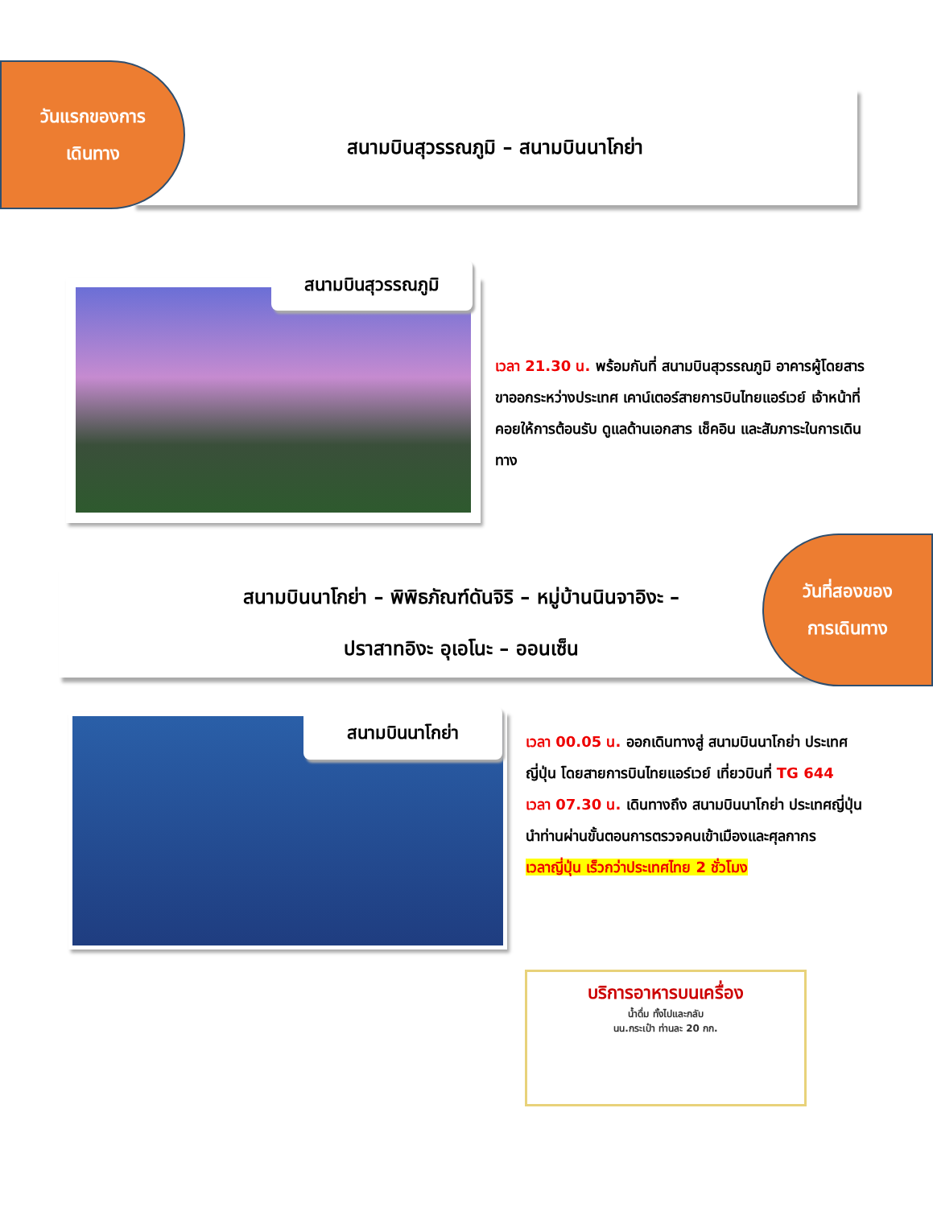สนามบินสุวรรณภูมิ – สนามบินนาโกย่า
วันแรกของการ
เดินทาง
สนามบินสุวรรณภูมิ
เวลา 21.30 น. พร้อมกันที่ สนามบินสุวรรณภูมิ อาคารผู้โดยสารขาออกระหว่างประเทศ เคาน์เตอร์สายการบินไทยแอร์เวย์ เจ้าหน้าที่คอยให้การต้อนรับ ดูแลด้านเอกสาร เช็คอิน และสัมภาระในการเดินทาง
สนามบินนาโกย่า – พิพิธภัณฑ์ดันจิริ – หมู่บ้านนินจาอิงะ –
ปราสาทอิงะ อุเอโนะ – ออนเซ็น
วันที่สองของ
การเดินทาง
สนามบินนาโกย่า
เวลา 00.05 น. ออกเดินทางสู่ สนามบินนาโกย่า ประเทศญี่ปุ่น โดยสายการบินไทยแอร์เวย์ เที่ยวบินที่ TG 644
เวลา 07.30 น. เดินทางถึง สนามบินนาโกย่า ประเทศญี่ปุ่น นำท่านผ่านขั้นตอนการตรวจคนเข้าเมืองและศุลกากร
เวลาญี่ปุ่น เร็วกว่าประเทศไทย 2 ชั่วโมง
บริการอาหารบนเครื่อง
น้ำดื่ม ทั้งไปและกลับ
นน.กระเป๋า ท่านละ 20 กก.